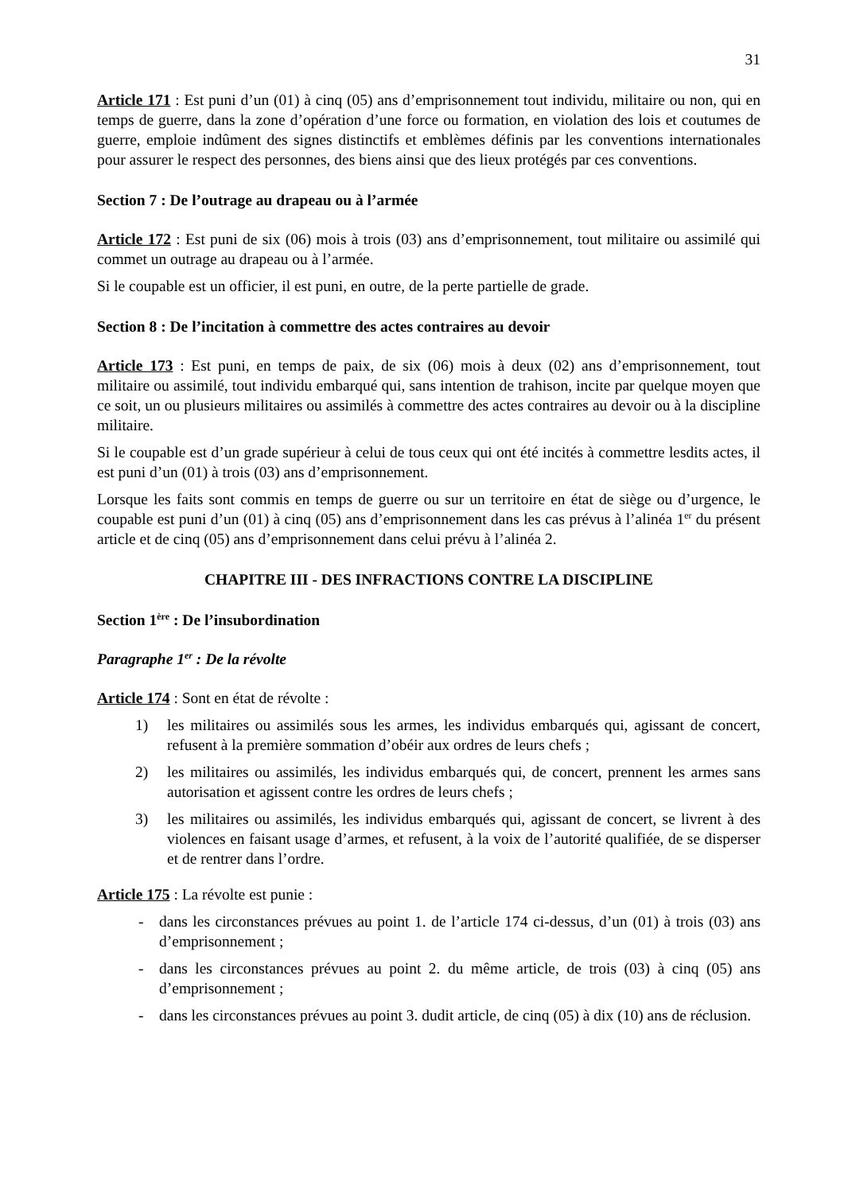31
Article 171 : Est puni d’un (01) à cinq (05) ans d’emprisonnement tout individu, militaire ou non, qui en temps de guerre, dans la zone d’opération d’une force ou formation, en violation des lois et coutumes de guerre, emploie indûment des signes distinctifs et emblèmes définis par les conventions internationales pour assurer le respect des personnes, des biens ainsi que des lieux protégés par ces conventions.
Section 7 : De l’outrage au drapeau ou à l’armée
Article 172 : Est puni de six (06) mois à trois (03) ans d’emprisonnement, tout militaire ou assimilé qui commet un outrage au drapeau ou à l’armée.
Si le coupable est un officier, il est puni, en outre, de la perte partielle de grade.
Section 8 : De l’incitation à commettre des actes contraires au devoir
Article 173 : Est puni, en temps de paix, de six (06) mois à deux (02) ans d’emprisonnement, tout militaire ou assimilé, tout individu embarqué qui, sans intention de trahison, incite par quelque moyen que ce soit, un ou plusieurs militaires ou assimilés à commettre des actes contraires au devoir ou à la discipline militaire.
Si le coupable est d’un grade supérieur à celui de tous ceux qui ont été incités à commettre lesdits actes, il est puni d’un (01) à trois (03) ans d’emprisonnement.
Lorsque les faits sont commis en temps de guerre ou sur un territoire en état de siège ou d’urgence, le coupable est puni d’un (01) à cinq (05) ans d’emprisonnement dans les cas prévus à l’alinéa 1<sup>er</sup> du présent article et de cinq (05) ans d’emprisonnement dans celui prévu à l’alinéa 2.
CHAPITRE III - DES INFRACTIONS CONTRE LA DISCIPLINE
Section 1<sup>ère</sup> : De l’insubordination
Paragraphe 1<sup>er</sup> : De la révolte
Article 174 : Sont en état de révolte :
1) les militaires ou assimilés sous les armes, les individus embarqués qui, agissant de concert, refusent à la première sommation d’obéir aux ordres de leurs chefs ;
2) les militaires ou assimilés, les individus embarqués qui, de concert, prennent les armes sans autorisation et agissent contre les ordres de leurs chefs ;
3) les militaires ou assimilés, les individus embarqués qui, agissant de concert, se livrent à des violences en faisant usage d’armes, et refusent, à la voix de l’autorité qualifiée, de se disperser et de rentrer dans l’ordre.
Article 175 : La révolte est punie :
- dans les circonstances prévues au point 1. de l’article 174 ci-dessus, d’un (01) à trois (03) ans d’emprisonnement ;
- dans les circonstances prévues au point 2. du même article, de trois (03) à cinq (05) ans d’emprisonnement ;
- dans les circonstances prévues au point 3. dudit article, de cinq (05) à dix (10) ans de réclusion.